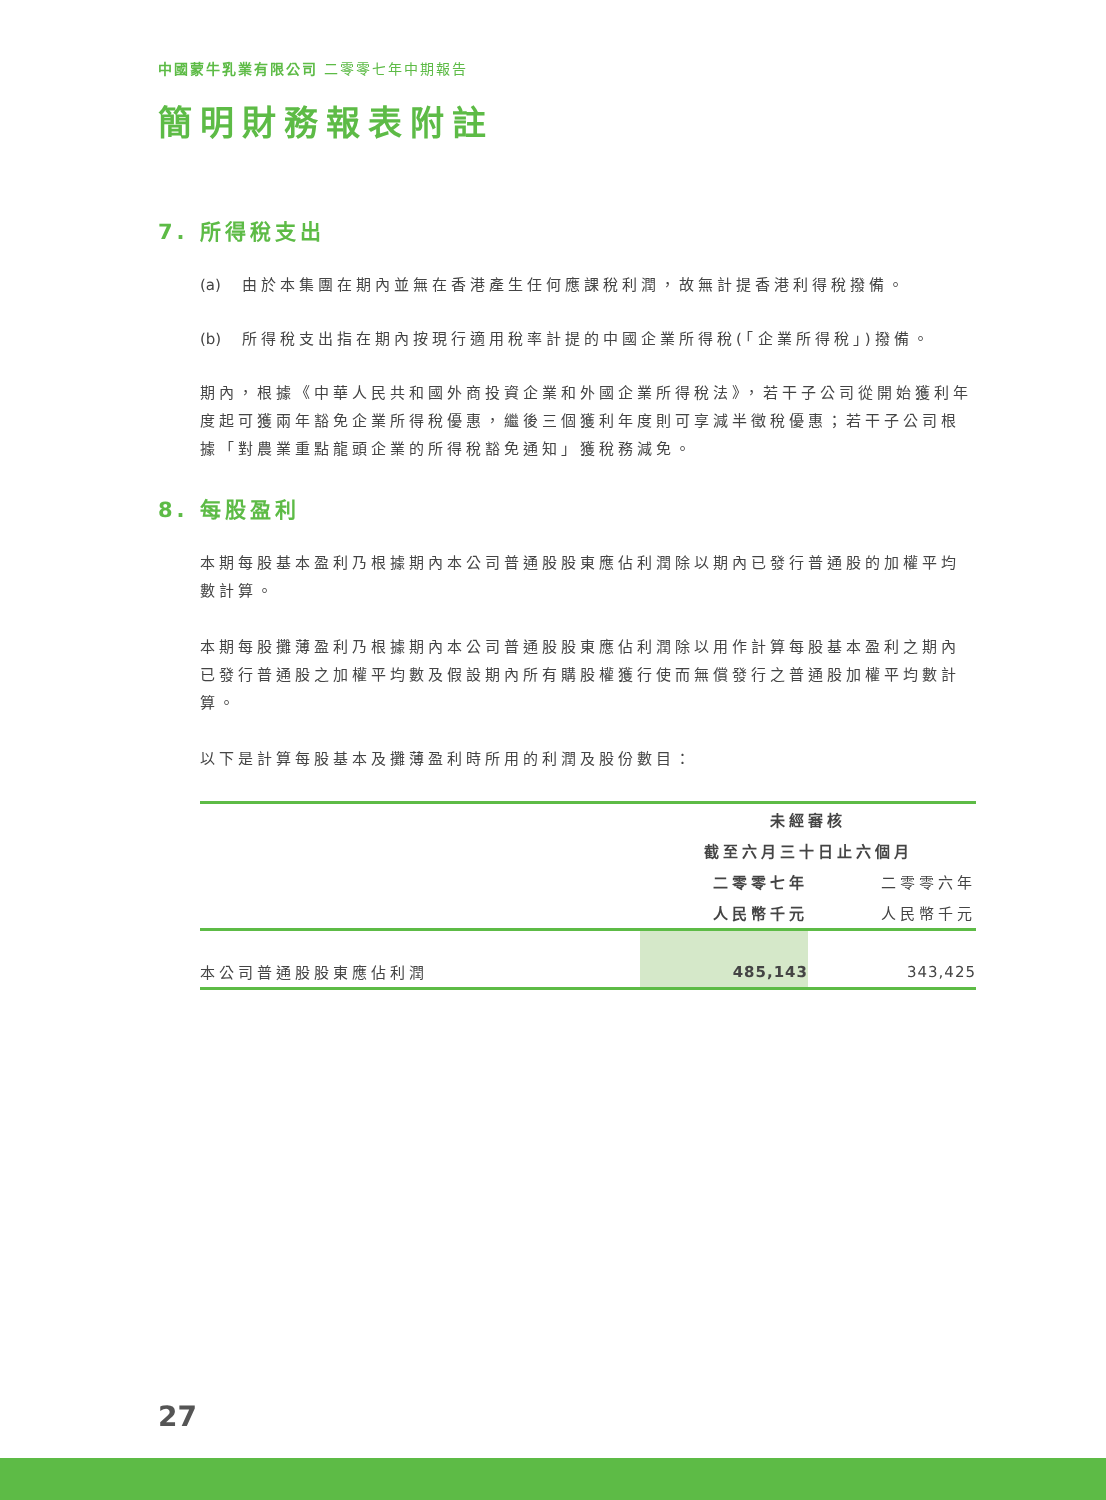中國蒙牛乳業有限公司 二零零七年中期報告
簡明財務報表附註
7. 所得稅支出
(a) 由於本集團在期內並無在香港產生任何應課稅利潤，故無計提香港利得稅撥備。
(b) 所得稅支出指在期內按現行適用稅率計提的中國企業所得稅(「企業所得稅」)撥備。
期內，根據《中華人民共和國外商投資企業和外國企業所得稅法》，若干子公司從開始獲利年度起可獲兩年豁免企業所得稅優惠，繼後三個獲利年度則可享減半徵稅優惠；若干子公司根據「對農業重點龍頭企業的所得稅豁免通知」獲稅務減免。
8. 每股盈利
本期每股基本盈利乃根據期內本公司普通股股東應佔利潤除以期內已發行普通股的加權平均數計算。
本期每股攤薄盈利乃根據期內本公司普通股股東應佔利潤除以用作計算每股基本盈利之期內已發行普通股之加權平均數及假設期內所有購股權獲行使而無償發行之普通股加權平均數計算。
以下是計算每股基本及攤薄盈利時所用的利潤及股份數目：
| | 未經審核 | |
| --- | --- | --- |
| | 截至六月三十日止六個月 | |
| | 二零零七年 | 二零零六年 |
| | 人民幣千元 | 人民幣千元 |
| 本公司普通股股東應佔利潤 | 485,143 | 343,425 |
27